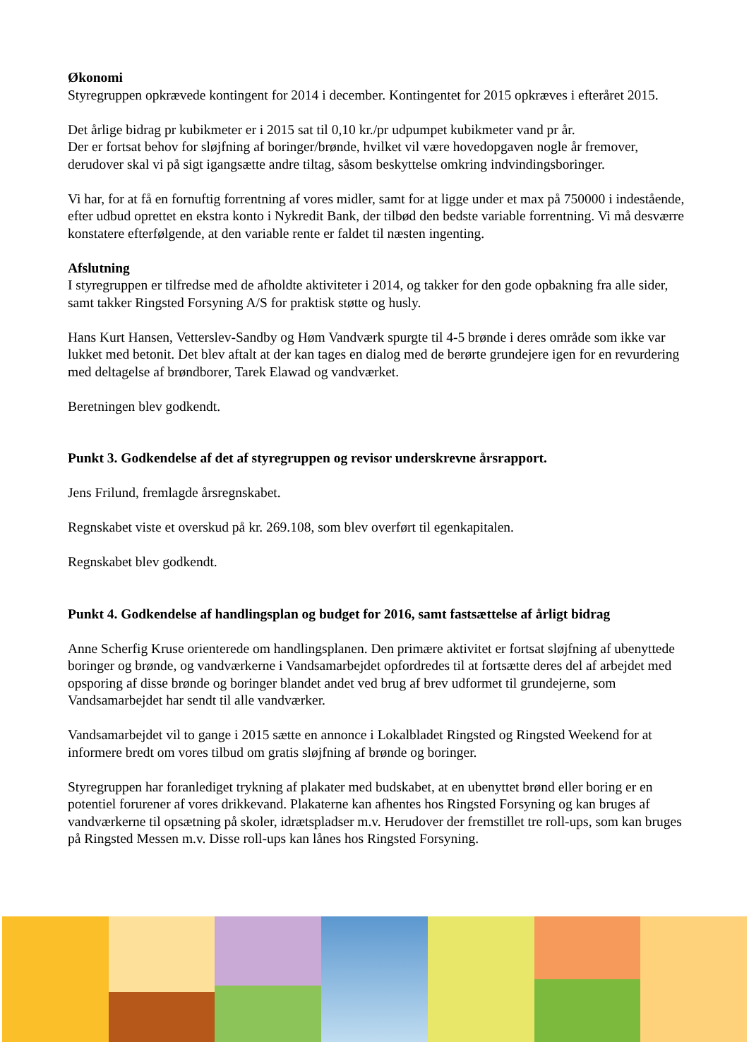Økonomi
Styregruppen opkrævede kontingent for 2014 i december. Kontingentet for 2015 opkræves i efteråret 2015.
Det årlige bidrag pr kubikmeter er i 2015 sat til 0,10 kr./pr udpumpet kubikmeter vand pr år.
Der er fortsat behov for sløjfning af boringer/brønde, hvilket vil være hovedopgaven nogle år fremover, derudover skal vi på sigt igangsætte andre tiltag, såsom beskyttelse omkring indvindingsboringer.
Vi har, for at få en fornuftig forrentning af vores midler, samt for at ligge under et max på 750000 i indestående, efter udbud oprettet en ekstra konto i Nykredit Bank, der tilbød den bedste variable forrentning. Vi må desværre konstatere efterfølgende, at den variable rente er faldet til næsten ingenting.
Afslutning
I styregruppen er tilfredse med de afholdte aktiviteter i 2014, og takker for den gode opbakning fra alle sider, samt takker Ringsted Forsyning A/S for praktisk støtte og husly.
Hans Kurt Hansen, Vetterslev-Sandby og Høm Vandværk spurgte til 4-5 brønde i deres område som ikke var lukket med betonit. Det blev aftalt at der kan tages en dialog med de berørte grundejere igen for en revurdering med deltagelse af brøndborer, Tarek Elawad og vandværket.
Beretningen blev godkendt.
Punkt 3. Godkendelse af det af styregruppen og revisor underskrevne årsrapport.
Jens Frilund, fremlagde årsregnskabet.
Regnskabet viste et overskud på kr. 269.108, som blev overført til egenkapitalen.
Regnskabet blev godkendt.
Punkt 4. Godkendelse af handlingsplan og budget for 2016, samt fastsættelse af årligt bidrag
Anne Scherfig Kruse orienterede om handlingsplanen. Den primære aktivitet er fortsat sløjfning af ubenyttede boringer og brønde, og vandværkerne i Vandsamarbejdet opfordredes til at fortsætte deres del af arbejdet med opsporing af disse brønde og boringer blandet andet ved brug af brev udformet til grundejerne, som Vandsamarbejdet har sendt til alle vandværker.
Vandsamarbejdet vil to gange i 2015 sætte en annonce i Lokalbladet Ringsted og Ringsted Weekend for at informere bredt om vores tilbud om gratis sløjfning af brønde og boringer.
Styregruppen har foranlediget trykning af plakater med budskabet, at en ubenyttet brønd eller boring er en potentiel forurener af vores drikkevand. Plakaterne kan afhentes hos Ringsted Forsyning og kan bruges af vandværkerne til opsætning på skoler, idrætspladser m.v. Herudover der fremstillet tre roll-ups, som kan bruges på Ringsted Messen m.v. Disse roll-ups kan lånes hos Ringsted Forsyning.